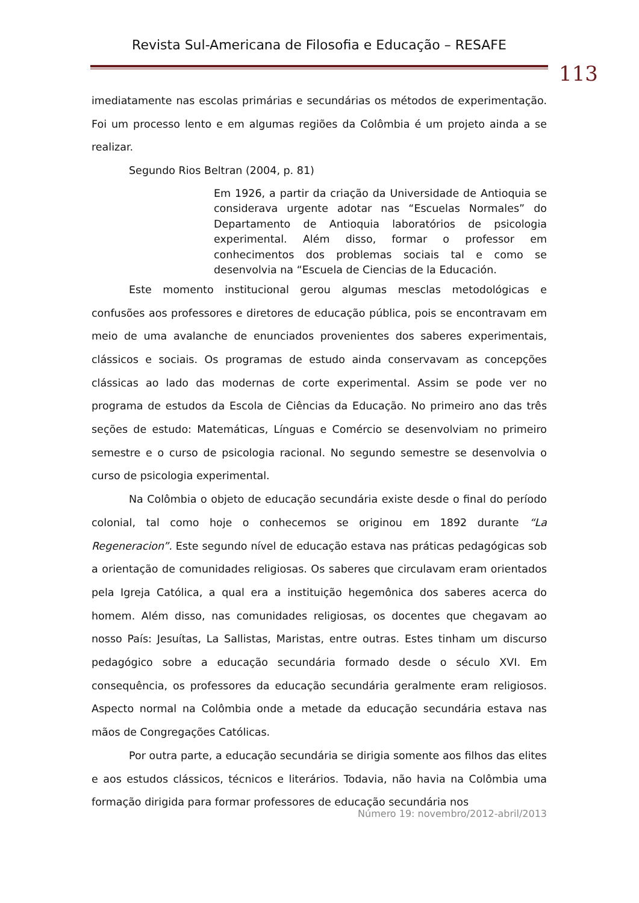Revista Sul-Americana de Filosofia e Educação – RESAFE
113
imediatamente nas escolas primárias e secundárias os métodos de experimentação. Foi um processo lento e em algumas regiões da Colômbia é um projeto ainda a se realizar.
Segundo Rios Beltran (2004, p. 81)
Em 1926, a partir da criação da Universidade de Antioquia se considerava urgente adotar nas “Escuelas Normales” do Departamento de Antioquia laboratórios de psicologia experimental. Além disso, formar o professor em conhecimentos dos problemas sociais tal e como se desenvolvia na “Escuela de Ciencias de la Educación.
Este momento institucional gerou algumas mesclas metodológicas e confusões aos professores e diretores de educação pública, pois se encontravam em meio de uma avalanche de enunciados provenientes dos saberes experimentais, clássicos e sociais. Os programas de estudo ainda conservavam as concepções clássicas ao lado das modernas de corte experimental. Assim se pode ver no programa de estudos da Escola de Ciências da Educação. No primeiro ano das três seções de estudo: Matemáticas, Línguas e Comércio se desenvolviam no primeiro semestre e o curso de psicologia racional. No segundo semestre se desenvolvia o curso de psicologia experimental.
Na Colômbia o objeto de educação secundária existe desde o final do período colonial, tal como hoje o conhecemos se originou em 1892 durante “La Regeneracion”. Este segundo nível de educação estava nas práticas pedagógicas sob a orientação de comunidades religiosas. Os saberes que circulavam eram orientados pela Igreja Católica, a qual era a instituição hegemônica dos saberes acerca do homem. Além disso, nas comunidades religiosas, os docentes que chegavam ao nosso País: Jesuítas, La Sallistas, Maristas, entre outras. Estes tinham um discurso pedagógico sobre a educação secundária formado desde o século XVI. Em consequência, os professores da educação secundária geralmente eram religiosos. Aspecto normal na Colômbia onde a metade da educação secundária estava nas mãos de Congregações Católicas.
Por outra parte, a educação secundária se dirigia somente aos filhos das elites e aos estudos clássicos, técnicos e literários. Todavia, não havia na Colômbia uma formação dirigida para formar professores de educação secundária nos
Número 19: novembro/2012-abril/2013